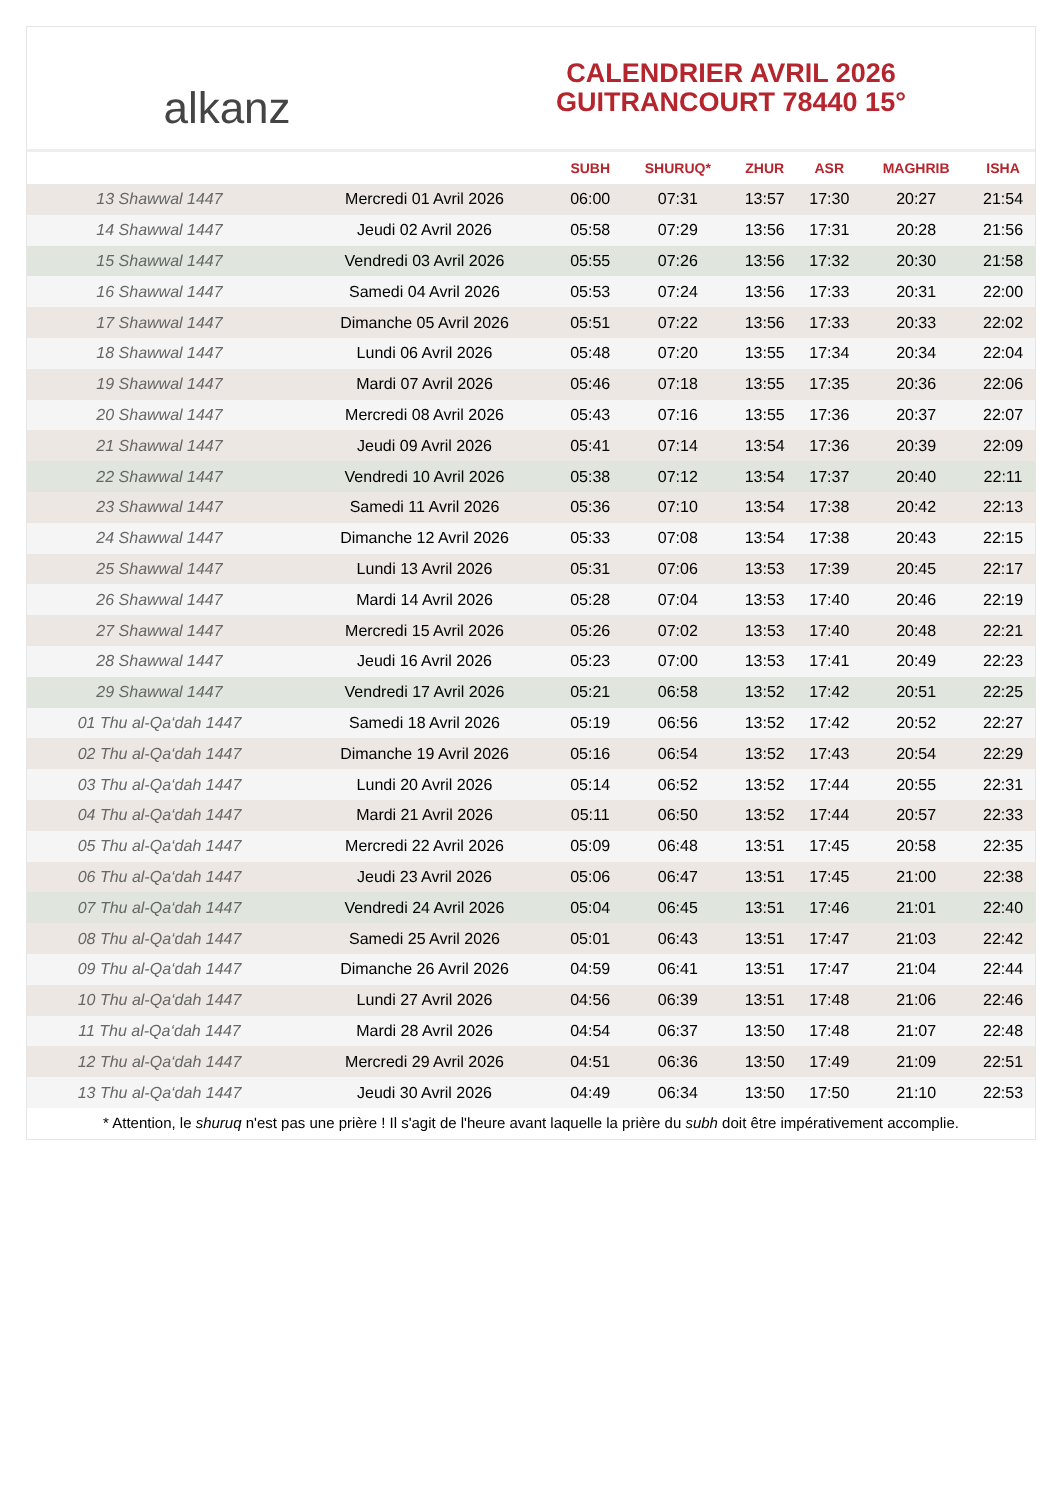alkanz
CALENDRIER AVRIL 2026
GUITRANCOURT 78440 15°
| | | SUBH | SHURUQ* | ZHUR | ASR | MAGHRIB | ISHA |
| --- | --- | --- | --- | --- | --- | --- | --- |
| 13 Shawwal 1447 | Mercredi 01 Avril 2026 | 06:00 | 07:31 | 13:57 | 17:30 | 20:27 | 21:54 |
| 14 Shawwal 1447 | Jeudi 02 Avril 2026 | 05:58 | 07:29 | 13:56 | 17:31 | 20:28 | 21:56 |
| 15 Shawwal 1447 | Vendredi 03 Avril 2026 | 05:55 | 07:26 | 13:56 | 17:32 | 20:30 | 21:58 |
| 16 Shawwal 1447 | Samedi 04 Avril 2026 | 05:53 | 07:24 | 13:56 | 17:33 | 20:31 | 22:00 |
| 17 Shawwal 1447 | Dimanche 05 Avril 2026 | 05:51 | 07:22 | 13:56 | 17:33 | 20:33 | 22:02 |
| 18 Shawwal 1447 | Lundi 06 Avril 2026 | 05:48 | 07:20 | 13:55 | 17:34 | 20:34 | 22:04 |
| 19 Shawwal 1447 | Mardi 07 Avril 2026 | 05:46 | 07:18 | 13:55 | 17:35 | 20:36 | 22:06 |
| 20 Shawwal 1447 | Mercredi 08 Avril 2026 | 05:43 | 07:16 | 13:55 | 17:36 | 20:37 | 22:07 |
| 21 Shawwal 1447 | Jeudi 09 Avril 2026 | 05:41 | 07:14 | 13:54 | 17:36 | 20:39 | 22:09 |
| 22 Shawwal 1447 | Vendredi 10 Avril 2026 | 05:38 | 07:12 | 13:54 | 17:37 | 20:40 | 22:11 |
| 23 Shawwal 1447 | Samedi 11 Avril 2026 | 05:36 | 07:10 | 13:54 | 17:38 | 20:42 | 22:13 |
| 24 Shawwal 1447 | Dimanche 12 Avril 2026 | 05:33 | 07:08 | 13:54 | 17:38 | 20:43 | 22:15 |
| 25 Shawwal 1447 | Lundi 13 Avril 2026 | 05:31 | 07:06 | 13:53 | 17:39 | 20:45 | 22:17 |
| 26 Shawwal 1447 | Mardi 14 Avril 2026 | 05:28 | 07:04 | 13:53 | 17:40 | 20:46 | 22:19 |
| 27 Shawwal 1447 | Mercredi 15 Avril 2026 | 05:26 | 07:02 | 13:53 | 17:40 | 20:48 | 22:21 |
| 28 Shawwal 1447 | Jeudi 16 Avril 2026 | 05:23 | 07:00 | 13:53 | 17:41 | 20:49 | 22:23 |
| 29 Shawwal 1447 | Vendredi 17 Avril 2026 | 05:21 | 06:58 | 13:52 | 17:42 | 20:51 | 22:25 |
| 01 Thu al-Qa‘dah 1447 | Samedi 18 Avril 2026 | 05:19 | 06:56 | 13:52 | 17:42 | 20:52 | 22:27 |
| 02 Thu al-Qa‘dah 1447 | Dimanche 19 Avril 2026 | 05:16 | 06:54 | 13:52 | 17:43 | 20:54 | 22:29 |
| 03 Thu al-Qa‘dah 1447 | Lundi 20 Avril 2026 | 05:14 | 06:52 | 13:52 | 17:44 | 20:55 | 22:31 |
| 04 Thu al-Qa‘dah 1447 | Mardi 21 Avril 2026 | 05:11 | 06:50 | 13:52 | 17:44 | 20:57 | 22:33 |
| 05 Thu al-Qa‘dah 1447 | Mercredi 22 Avril 2026 | 05:09 | 06:48 | 13:51 | 17:45 | 20:58 | 22:35 |
| 06 Thu al-Qa‘dah 1447 | Jeudi 23 Avril 2026 | 05:06 | 06:47 | 13:51 | 17:45 | 21:00 | 22:38 |
| 07 Thu al-Qa‘dah 1447 | Vendredi 24 Avril 2026 | 05:04 | 06:45 | 13:51 | 17:46 | 21:01 | 22:40 |
| 08 Thu al-Qa‘dah 1447 | Samedi 25 Avril 2026 | 05:01 | 06:43 | 13:51 | 17:47 | 21:03 | 22:42 |
| 09 Thu al-Qa‘dah 1447 | Dimanche 26 Avril 2026 | 04:59 | 06:41 | 13:51 | 17:47 | 21:04 | 22:44 |
| 10 Thu al-Qa‘dah 1447 | Lundi 27 Avril 2026 | 04:56 | 06:39 | 13:51 | 17:48 | 21:06 | 22:46 |
| 11 Thu al-Qa‘dah 1447 | Mardi 28 Avril 2026 | 04:54 | 06:37 | 13:50 | 17:48 | 21:07 | 22:48 |
| 12 Thu al-Qa‘dah 1447 | Mercredi 29 Avril 2026 | 04:51 | 06:36 | 13:50 | 17:49 | 21:09 | 22:51 |
| 13 Thu al-Qa‘dah 1447 | Jeudi 30 Avril 2026 | 04:49 | 06:34 | 13:50 | 17:50 | 21:10 | 22:53 |
* Attention, le shuruq n'est pas une prière ! Il s'agit de l'heure avant laquelle la prière du subh doit être impérativement accomplie.